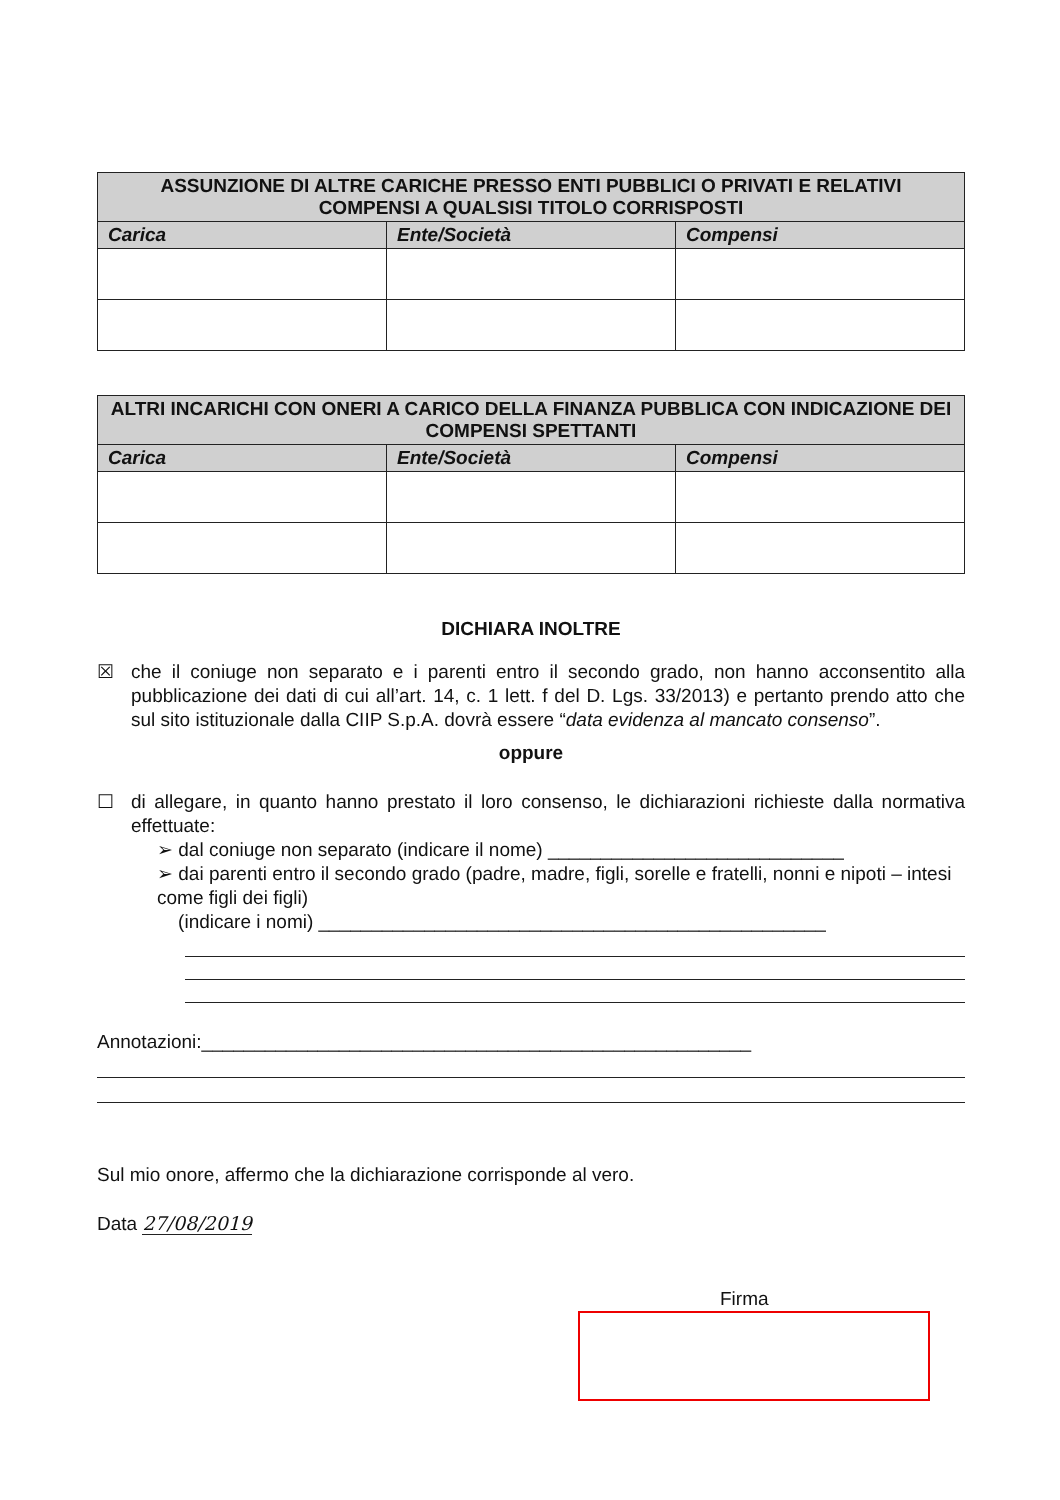| ASSUNZIONE DI ALTRE CARICHE PRESSO ENTI PUBBLICI O PRIVATI E RELATIVI COMPENSI A QUALSISI TITOLO CORRISPOSTI | | |
| --- | --- | --- |
| Carica | Ente/Società | Compensi |
| ALTRI INCARICHI CON ONERI A CARICO DELLA FINANZA PUBBLICA CON INDICAZIONE DEI COMPENSI SPETTANTI | | |
| --- | --- | --- |
| Carica | Ente/Società | Compensi |
DICHIARA INOLTRE
☒
che il coniuge non separato e i parenti entro il secondo grado, non hanno acconsentito alla pubblicazione dei dati di cui all’art. 14, c. 1 lett. f del D. Lgs. 33/2013) e pertanto prendo atto che sul sito istituzionale dalla CIIP S.p.A. dovrà essere “data evidenza al mancato consenso”.
oppure
☐
di allegare, in quanto hanno prestato il loro consenso, le dichiarazioni richieste dalla normativa effettuate:
➢ dal coniuge non separato (indicare il nome) ____________________________
➢ dai parenti entro il secondo grado (padre, madre, figli, sorelle e fratelli, nonni e nipoti – intesi come figli dei figli)
(indicare i nomi) ________________________________________________
Annotazioni:____________________________________________________
Sul mio onore, affermo che la dichiarazione corrisponde al vero.
Data 27/08/2019
Firma